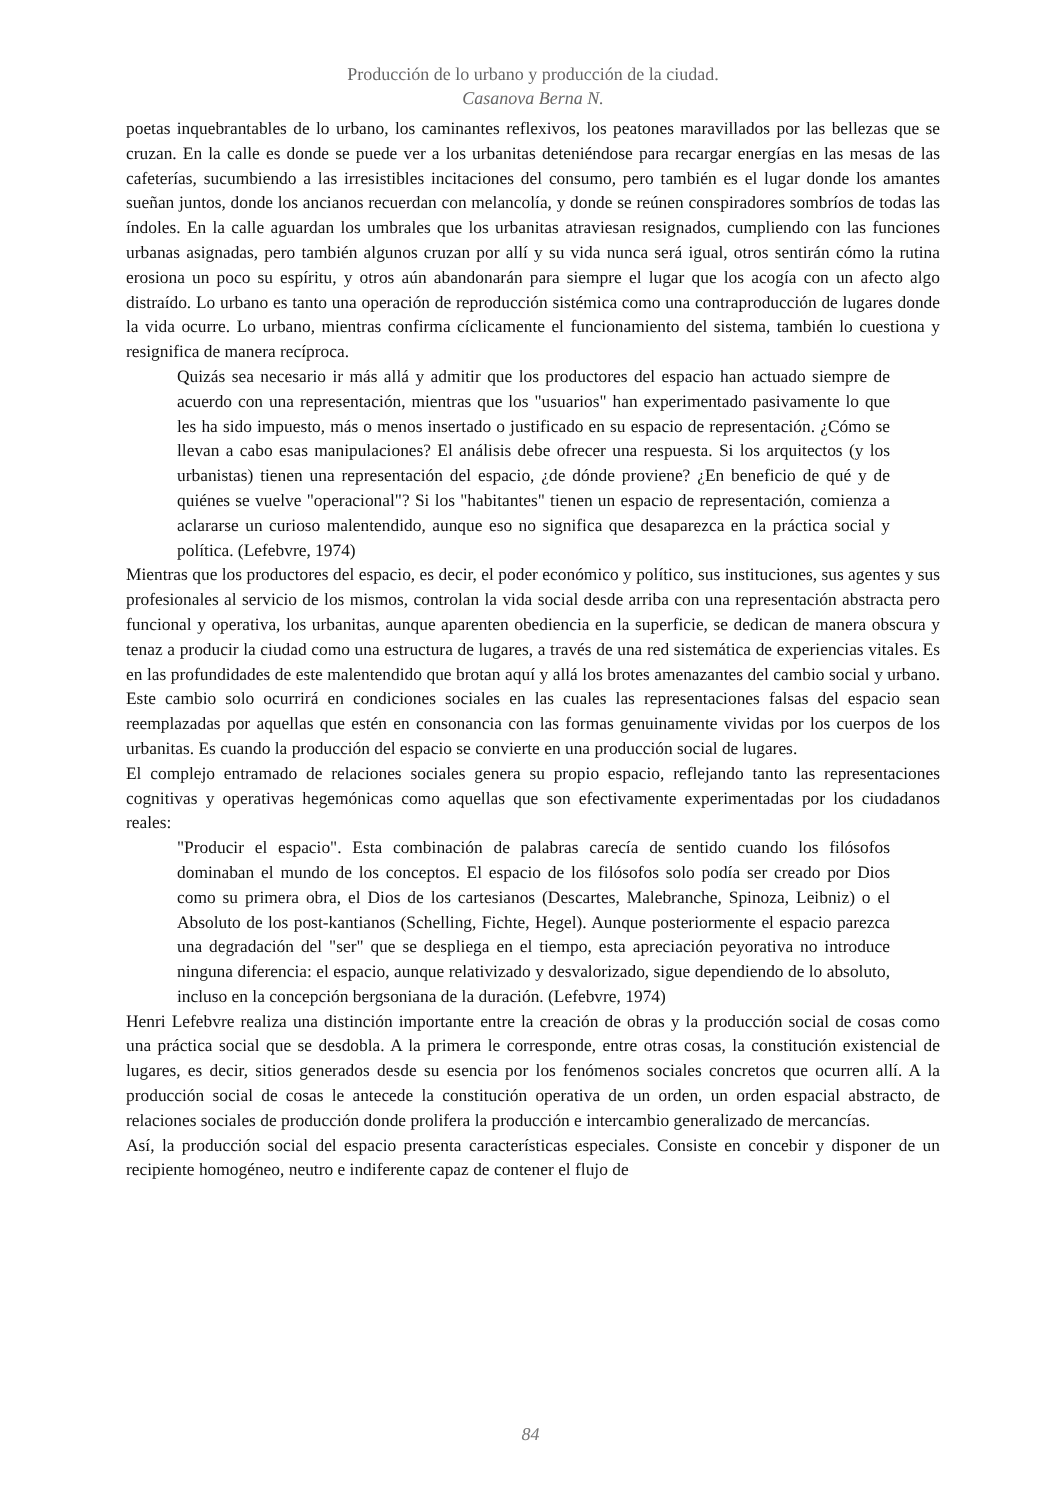Producción de lo urbano y producción de la ciudad.
Casanova Berna N.
poetas inquebrantables de lo urbano, los caminantes reflexivos, los peatones maravillados por las bellezas que se cruzan. En la calle es donde se puede ver a los urbanitas deteniéndose para recargar energías en las mesas de las cafeterías, sucumbiendo a las irresistibles incitaciones del consumo, pero también es el lugar donde los amantes sueñan juntos, donde los ancianos recuerdan con melancolía, y donde se reúnen conspiradores sombríos de todas las índoles. En la calle aguardan los umbrales que los urbanitas atraviesan resignados, cumpliendo con las funciones urbanas asignadas, pero también algunos cruzan por allí y su vida nunca será igual, otros sentirán cómo la rutina erosiona un poco su espíritu, y otros aún abandonarán para siempre el lugar que los acogía con un afecto algo distraído. Lo urbano es tanto una operación de reproducción sistémica como una contraproducción de lugares donde la vida ocurre. Lo urbano, mientras confirma cíclicamente el funcionamiento del sistema, también lo cuestiona y resignifica de manera recíproca.
Quizás sea necesario ir más allá y admitir que los productores del espacio han actuado siempre de acuerdo con una representación, mientras que los "usuarios" han experimentado pasivamente lo que les ha sido impuesto, más o menos insertado o justificado en su espacio de representación. ¿Cómo se llevan a cabo esas manipulaciones? El análisis debe ofrecer una respuesta. Si los arquitectos (y los urbanistas) tienen una representación del espacio, ¿de dónde proviene? ¿En beneficio de qué y de quiénes se vuelve "operacional"? Si los "habitantes" tienen un espacio de representación, comienza a aclararse un curioso malentendido, aunque eso no significa que desaparezca en la práctica social y política. (Lefebvre, 1974)
Mientras que los productores del espacio, es decir, el poder económico y político, sus instituciones, sus agentes y sus profesionales al servicio de los mismos, controlan la vida social desde arriba con una representación abstracta pero funcional y operativa, los urbanitas, aunque aparenten obediencia en la superficie, se dedican de manera obscura y tenaz a producir la ciudad como una estructura de lugares, a través de una red sistemática de experiencias vitales. Es en las profundidades de este malentendido que brotan aquí y allá los brotes amenazantes del cambio social y urbano. Este cambio solo ocurrirá en condiciones sociales en las cuales las representaciones falsas del espacio sean reemplazadas por aquellas que estén en consonancia con las formas genuinamente vividas por los cuerpos de los urbanitas. Es cuando la producción del espacio se convierte en una producción social de lugares.
El complejo entramado de relaciones sociales genera su propio espacio, reflejando tanto las representaciones cognitivas y operativas hegemónicas como aquellas que son efectivamente experimentadas por los ciudadanos reales:
"Producir el espacio". Esta combinación de palabras carecía de sentido cuando los filósofos dominaban el mundo de los conceptos. El espacio de los filósofos solo podía ser creado por Dios como su primera obra, el Dios de los cartesianos (Descartes, Malebranche, Spinoza, Leibniz) o el Absoluto de los post-kantianos (Schelling, Fichte, Hegel). Aunque posteriormente el espacio parezca una degradación del "ser" que se despliega en el tiempo, esta apreciación peyorativa no introduce ninguna diferencia: el espacio, aunque relativizado y desvalorizado, sigue dependiendo de lo absoluto, incluso en la concepción bergsoniana de la duración. (Lefebvre, 1974)
Henri Lefebvre realiza una distinción importante entre la creación de obras y la producción social de cosas como una práctica social que se desdobla. A la primera le corresponde, entre otras cosas, la constitución existencial de lugares, es decir, sitios generados desde su esencia por los fenómenos sociales concretos que ocurren allí. A la producción social de cosas le antecede la constitución operativa de un orden, un orden espacial abstracto, de relaciones sociales de producción donde prolifera la producción e intercambio generalizado de mercancías.
Así, la producción social del espacio presenta características especiales. Consiste en concebir y disponer de un recipiente homogéneo, neutro e indiferente capaz de contener el flujo de
84